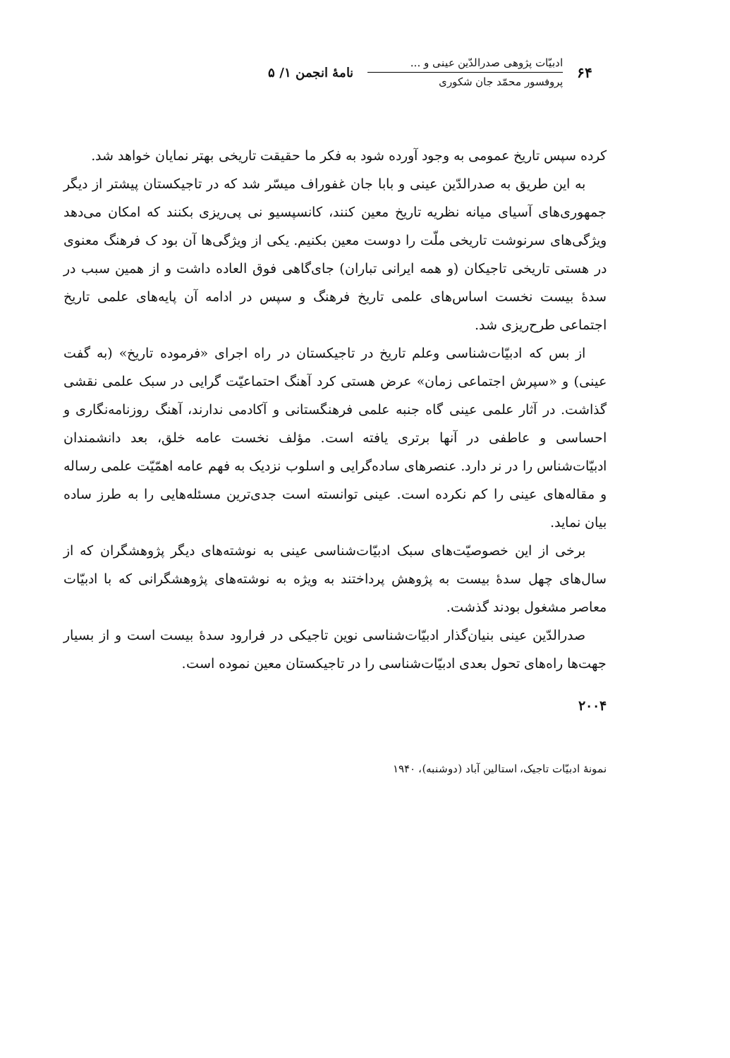۶۴
ادبیّات پژوهی صدرالدّین عینی و ...
پروفسور محمّد جان شکوری
نامهٔ انجمن ۱/ ۵
کرده سپس تاریخ عمومی به وجود آورده شود به فکر ما حقیقت تاریخی بهتر نمایان خواهد شد.
به این طریق به صدرالدّین عینی و بابا جان غفوراف میسّر شد که در تاجیکستان پیشتر از دیگر جمهوری‌های آسیای میانه نظریه تاریخ معین کنند، کانسپسیو نی پی‌ریزی بکنند که امکان می‌دهد ویژگی‌های سرنوشت تاریخی ملّت را دوست معین بکنیم. یکی از ویژگی‌ها آن بود ک فرهنگ معنوی در هستی تاریخی تاجیکان (و همه ایرانی تباران) جای‌گاهی فوق العاده داشت و از همین سبب در سدهٔ بیست نخست اساس‌های علمی تاریخ فرهنگ و سپس در ادامه آن پایه‌های علمی تاریخ اجتماعی طرح‌ریزی شد.
از بس که ادبیّات‌شناسی وعلم تاریخ در تاجیکستان در راه اجرای «فرموده تاریخ» (به گفت عینی) و «سپرش اجتماعی زمان» عرض هستی کرد آهنگ احتماعیّت گرایی در سبک علمی نقشی گذاشت. در آثار علمی عینی گاه جنبه علمی فرهنگستانی و آکادمی ندارند، آهنگ روزنامه‌نگاری و احساسی و عاطفی در آنها برتری یافته است. مؤلف نخست عامه خلق، بعد دانشمندان ادبیّات‌شناس را در نر دارد. عنصرهای ساده‌گرایی و اسلوب نزدیک به فهم عامه اهمّیّت علمی رساله و مقاله‌های عینی را کم نکرده است. عینی توانسته است جدی‌ترین مسئله‌هایی را به طرز ساده بیان نماید.
برخی از این خصوصیّت‌های سبک ادبیّات‌شناسی عینی به نوشته‌های دیگر پژوهشگران که از سال‌های چهل سدهٔ بیست به پژوهش پرداختند به ویژه به نوشته‌های پژوهشگرانی که با ادبیّات معاصر مشغول بودند گذشت.
صدرالدّین عینی بنیان‌گذار ادبیّات‌شناسی نوین تاجیکی در فرارود سدهٔ بیست است و از بسیار جهت‌ها راه‌های تحول بعدی ادبیّات‌شناسی را در تاجیکستان معین نموده است.
۲۰۰۴
نمونهٔ ادبیّات تاجیک، استالین آباد (دوشنبه)، ۱۹۴۰